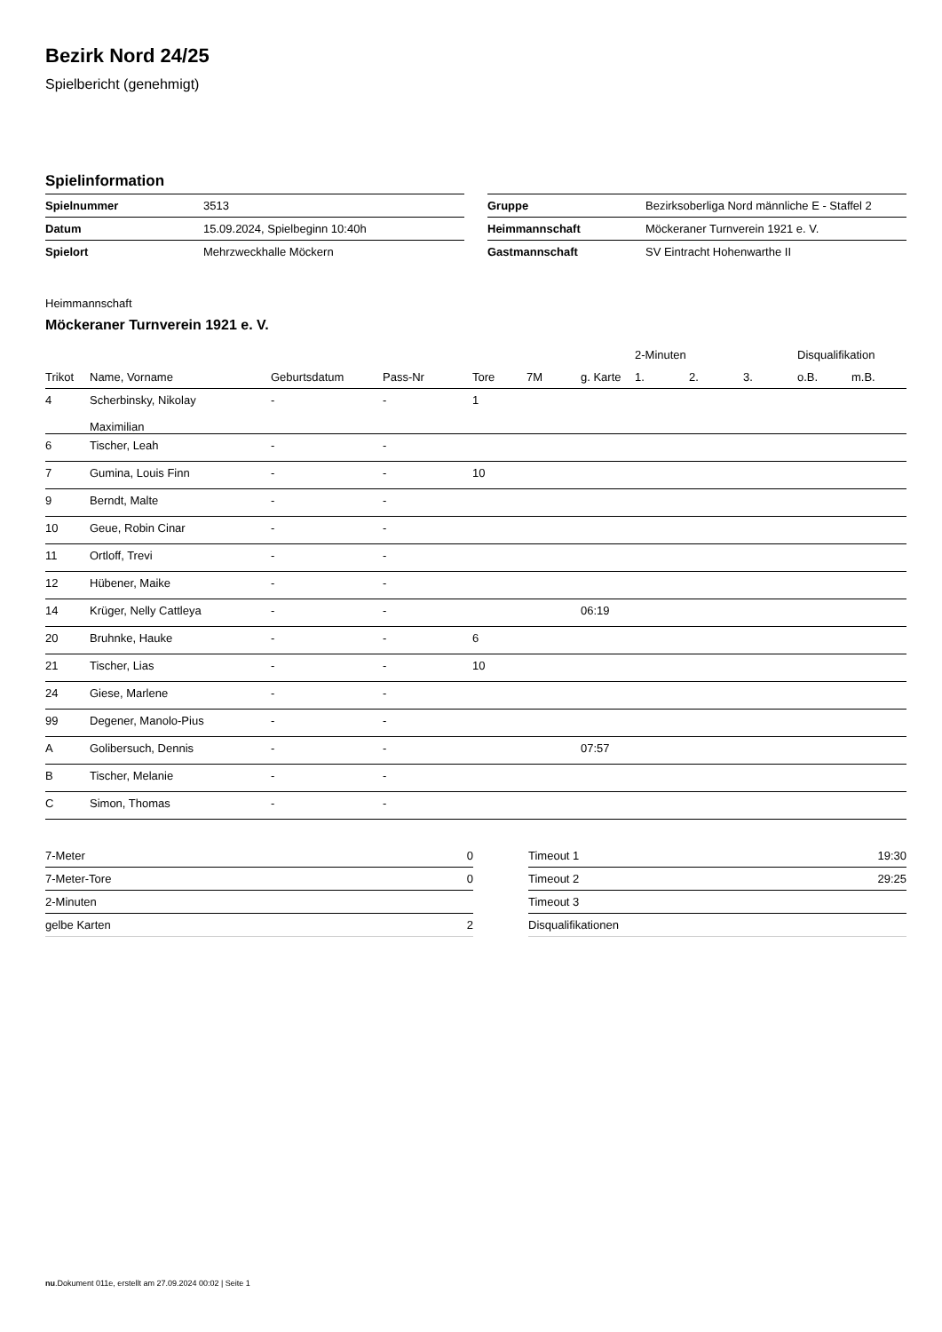Bezirk Nord 24/25
Spielbericht (genehmigt)
Spielinformation
| Spielnummer | 3513 |
| Datum | 15.09.2024, Spielbeginn 10:40h |
| Spielort | Mehrzweckhalle Möckern |
| Gruppe | Bezirksoberliga Nord männliche E - Staffel 2 |
| Heimmannschaft | Möckeraner Turnverein 1921 e. V. |
| Gastmannschaft | SV Eintracht Hohenwarthe II |
Heimmannschaft
Möckeraner Turnverein 1921 e. V.
| | | | | | | | 2-Minuten | | | Disqualifikation | |
| --- | --- | --- | --- | --- | --- | --- | --- | --- | --- | --- | --- |
| Trikot | Name, Vorname | Geburtsdatum | Pass-Nr | Tore | 7M | g. Karte | 1. | 2. | 3. | o.B. | m.B. |
| 4 | Scherbinsky, Nikolay Maximilian | - | - | 1 | | | | | | | |
| 6 | Tischer, Leah | - | - | | | | | | | | |
| 7 | Gumina, Louis Finn | - | - | 10 | | | | | | | |
| 9 | Berndt, Malte | - | - | | | | | | | | |
| 10 | Geue, Robin Cinar | - | - | | | | | | | | |
| 11 | Ortloff, Trevi | - | - | | | | | | | | |
| 12 | Hübener, Maike | - | - | | | | | | | | |
| 14 | Krüger, Nelly Cattleya | - | - | | | 06:19 | | | | | |
| 20 | Bruhnke, Hauke | - | - | 6 | | | | | | | |
| 21 | Tischer, Lias | - | - | 10 | | | | | | | |
| 24 | Giese, Marlene | - | - | | | | | | | | |
| 99 | Degener, Manolo-Pius | - | - | | | | | | | | |
| A | Golibersuch, Dennis | - | - | | | 07:57 | | | | | |
| B | Tischer, Melanie | - | - | | | | | | | | |
| C | Simon, Thomas | - | - | | | | | | | | |
| 7-Meter | 0 |
| 7-Meter-Tore | 0 |
| 2-Minuten | |
| gelbe Karten | 2 |
| Timeout 1 | 19:30 |
| Timeout 2 | 29:25 |
| Timeout 3 | |
| Disqualifikationen | |
nu.Dokument 011e, erstellt am 27.09.2024 00:02 | Seite 1